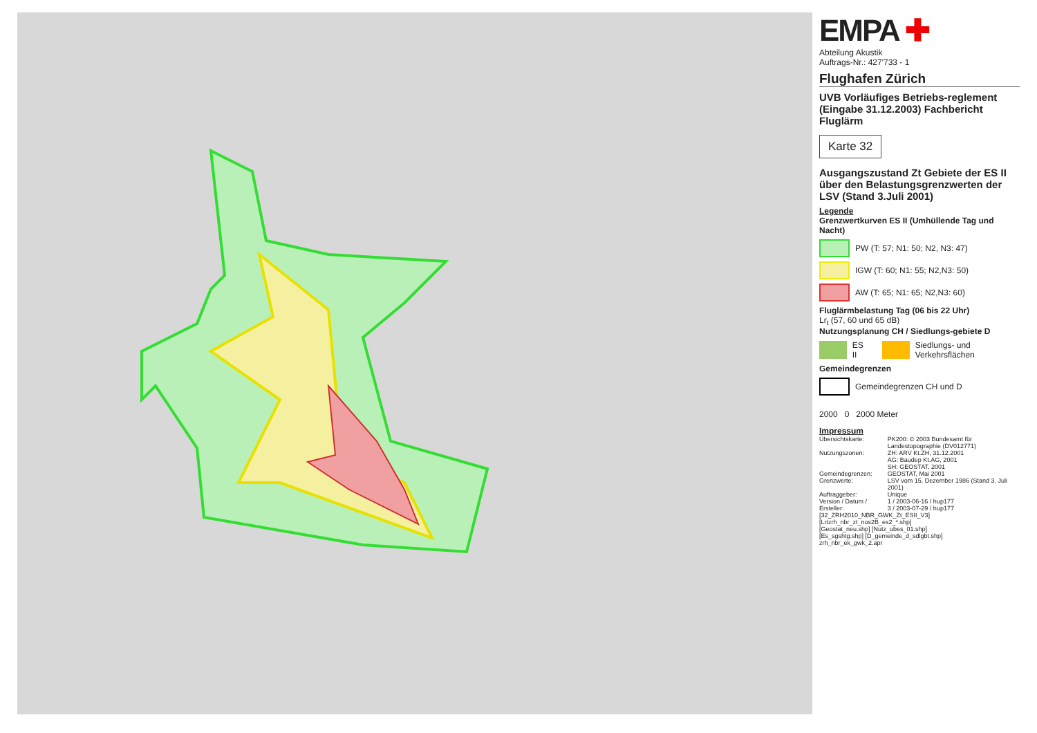EMPA ✚
Abteilung Akustik
Auftrags-Nr.: 427'733 - 1
Flughafen Zürich
UVB Vorläufiges Betriebs-reglement (Eingabe 31.12.2003) Fachbericht Fluglärm
Karte 32
Ausgangszustand Zt Gebiete der ES II über den Belastungsgrenzwerten der LSV (Stand 3.Juli 2001)
Legende
Grenzwertkurven ES II (Umhüllende Tag und Nacht)
PW (T: 57; N1: 50; N2, N3: 47)
IGW (T: 60; N1: 55; N2,N3: 50)
AW (T: 65; N1: 65; N2,N3: 60)
Fluglärmbelastung Tag (06 bis 22 Uhr)
Lr<sub>t</sub> (57, 60 und 65 dB)
Nutzungsplanung CH / Siedlungs-gebiete D
ES II
Siedlungs- und Verkehrsflächen
Gemeindegrenzen
Gemeindegrenzen CH und D
2000 0 2000 Meter
Impressum
| Übersichtskarte: | PK200: © 2003 Bundesamt für Landestopographie (DV012771) |
| Nutzungszonen: | ZH: ARV Kt.ZH, 31.12.2001 AG: Baudep Kt.AG, 2001 SH: GEOSTAT, 2001 |
| Gemeindegrenzen: | GEOSTAT, Mai 2001 |
| Grenzwerte: | LSV vom 15. Dezember 1986 (Stand 3. Juli 2001) |
| Auftraggeber: | Unique |
| Version / Datum / Ersteller: | 1 / 2003-06-16 / hup177 3 / 2003-07-29 / hup177 |
| [32_ZRH2010_NBR_GWK_Zt_ESII_V3] [Lrtzrh_nbr_zt_nos2B_es2_*.shp] [Geostat_neu.shp] [Nutz_ubes_01.shp] [Es_sgshtg.shp] [D_gemeinde_d_sdlgbt.shp] zrh_nbr_ek_gwk_2.apr | |